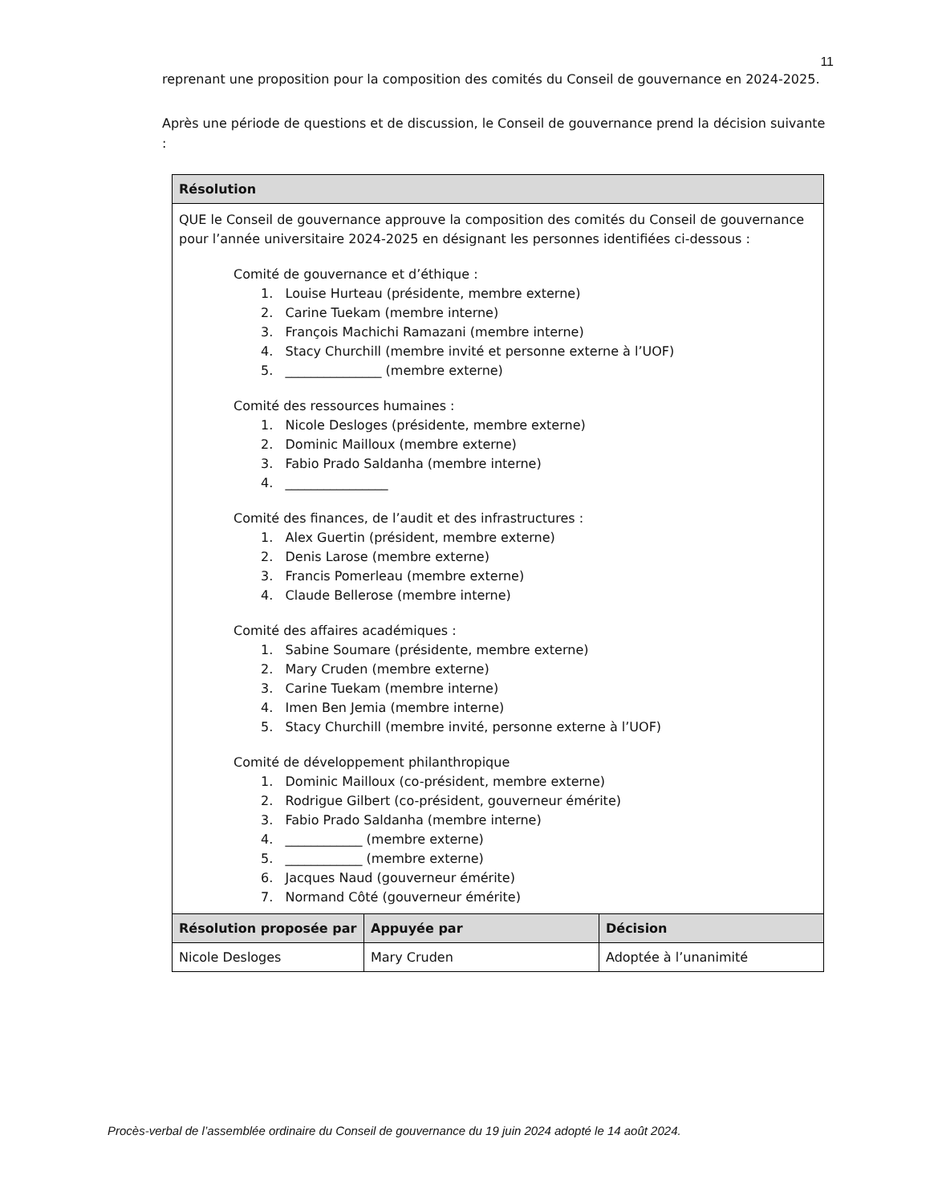11
reprenant une proposition pour la composition des comités du Conseil de gouvernance en 2024-2025.
Après une période de questions et de discussion, le Conseil de gouvernance prend la décision suivante :
| Résolution | | |
| --- | --- | --- |
| QUE le Conseil de gouvernance approuve la composition des comités du Conseil de gouvernance pour l’année universitaire 2024-2025 en désignant les personnes identifiées ci-dessous : Comité de gouvernance et d’éthique : 1. Louise Hurteau (présidente, membre externe) 2. Carine Tuekam (membre interne) 3. François Machichi Ramazani (membre interne) 4. Stacy Churchill (membre invité et personne externe à l’UOF) 5. _______________ (membre externe) Comité des ressources humaines : 1. Nicole Desloges (présidente, membre externe) 2. Dominic Mailloux (membre externe) 3. Fabio Prado Saldanha (membre interne) 4. ________________ Comité des finances, de l’audit et des infrastructures : 1. Alex Guertin (président, membre externe) 2. Denis Larose (membre externe) 3. Francis Pomerleau (membre externe) 4. Claude Bellerose (membre interne) Comité des affaires académiques : 1. Sabine Soumare (présidente, membre externe) 2. Mary Cruden (membre externe) 3. Carine Tuekam (membre interne) 4. Imen Ben Jemia (membre interne) 5. Stacy Churchill (membre invité, personne externe à l’UOF) Comité de développement philanthropique 1. Dominic Mailloux (co-président, membre externe) 2. Rodrigue Gilbert (co-président, gouverneur émérite) 3. Fabio Prado Saldanha (membre interne) 4. ____________ (membre externe) 5. ____________ (membre externe) 6. Jacques Naud (gouverneur émérite) 7. Normand Côté (gouverneur émérite) | | |
| Résolution proposée par | Appuyée par | Décision |
| Nicole Desloges | Mary Cruden | Adoptée à l’unanimité |
Procès-verbal de l’assemblée ordinaire du Conseil de gouvernance du 19 juin 2024 adopté le 14 août 2024.